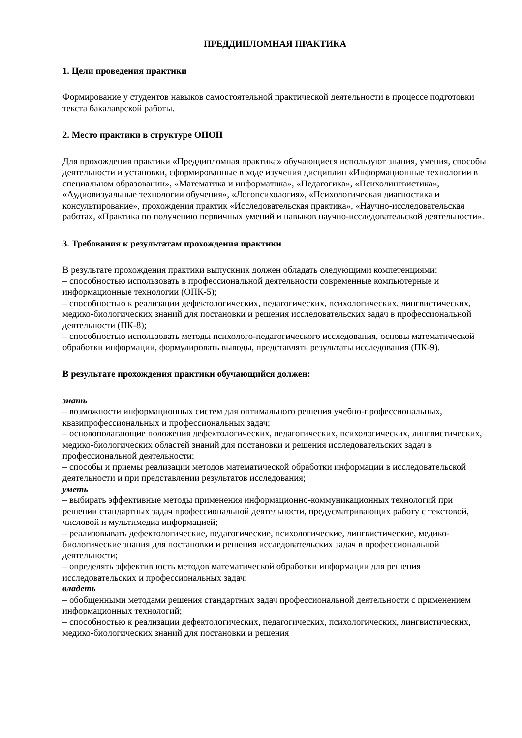ПРЕДДИПЛОМНАЯ ПРАКТИКА
1. Цели проведения практики
Формирование у студентов навыков самостоятельной практической деятельности в процессе подготовки текста бакалаврской работы.
2. Место практики в структуре ОПОП
Для прохождения практики «Преддипломная практика» обучающиеся используют знания, умения, способы деятельности и установки, сформированные в ходе изучения дисциплин «Информационные технологии в специальном образовании», «Математика и информатика», «Педагогика», «Психолингвистика», «Аудиовизуальные технологии обучения», «Логопсихология», «Психологическая диагностика и консультирование», прохождения практик «Исследовательская практика», «Научно-исследовательская работа», «Практика по получению первичных умений и навыков научно-исследовательской деятельности».
3. Требования к результатам прохождения практики
В результате прохождения практики выпускник должен обладать следующими компетенциями:
– способностью использовать в профессиональной деятельности современные компьютерные и информационные технологии (ОПК-5);
– способностью к реализации дефектологических, педагогических, психологических, лингвистических, медико-биологических знаний для постановки и решения исследовательских задач в профессиональной деятельности (ПК-8);
– способностью использовать методы психолого-педагогического исследования, основы математической обработки информации, формулировать выводы, представлять результаты исследования (ПК-9).
В результате прохождения практики обучающийся должен:
знать
– возможности информационных систем для оптимального решения учебно-профессиональных, квазипрофессиональных и профессиональных задач;
– основополагающие положения дефектологических, педагогических, психологических, лингвистических, медико-биологических областей знаний для постановки и решения исследовательских задач в профессиональной деятельности;
– способы и приемы реализации методов математической обработки информации в исследовательской деятельности и при представлении результатов исследования;
уметь
– выбирать эффективные методы применения информационно-коммуникационных технологий при решении стандартных задач профессиональной деятельности, предусматривающих работу с текстовой, числовой и мультимедиа информацией;
– реализовывать дефектологические, педагогические, психологические, лингвистические, медико-биологические знания для постановки и решения исследовательских задач в профессиональной деятельности;
– определять эффективность методов математической обработки информации для решения исследовательских и профессиональных задач;
владеть
– обобщенными методами решения стандартных задач профессиональной деятельности с применением информационных технологий;
– способностью к реализации дефектологических, педагогических, психологических, лингвистических, медико-биологических знаний для постановки и решения